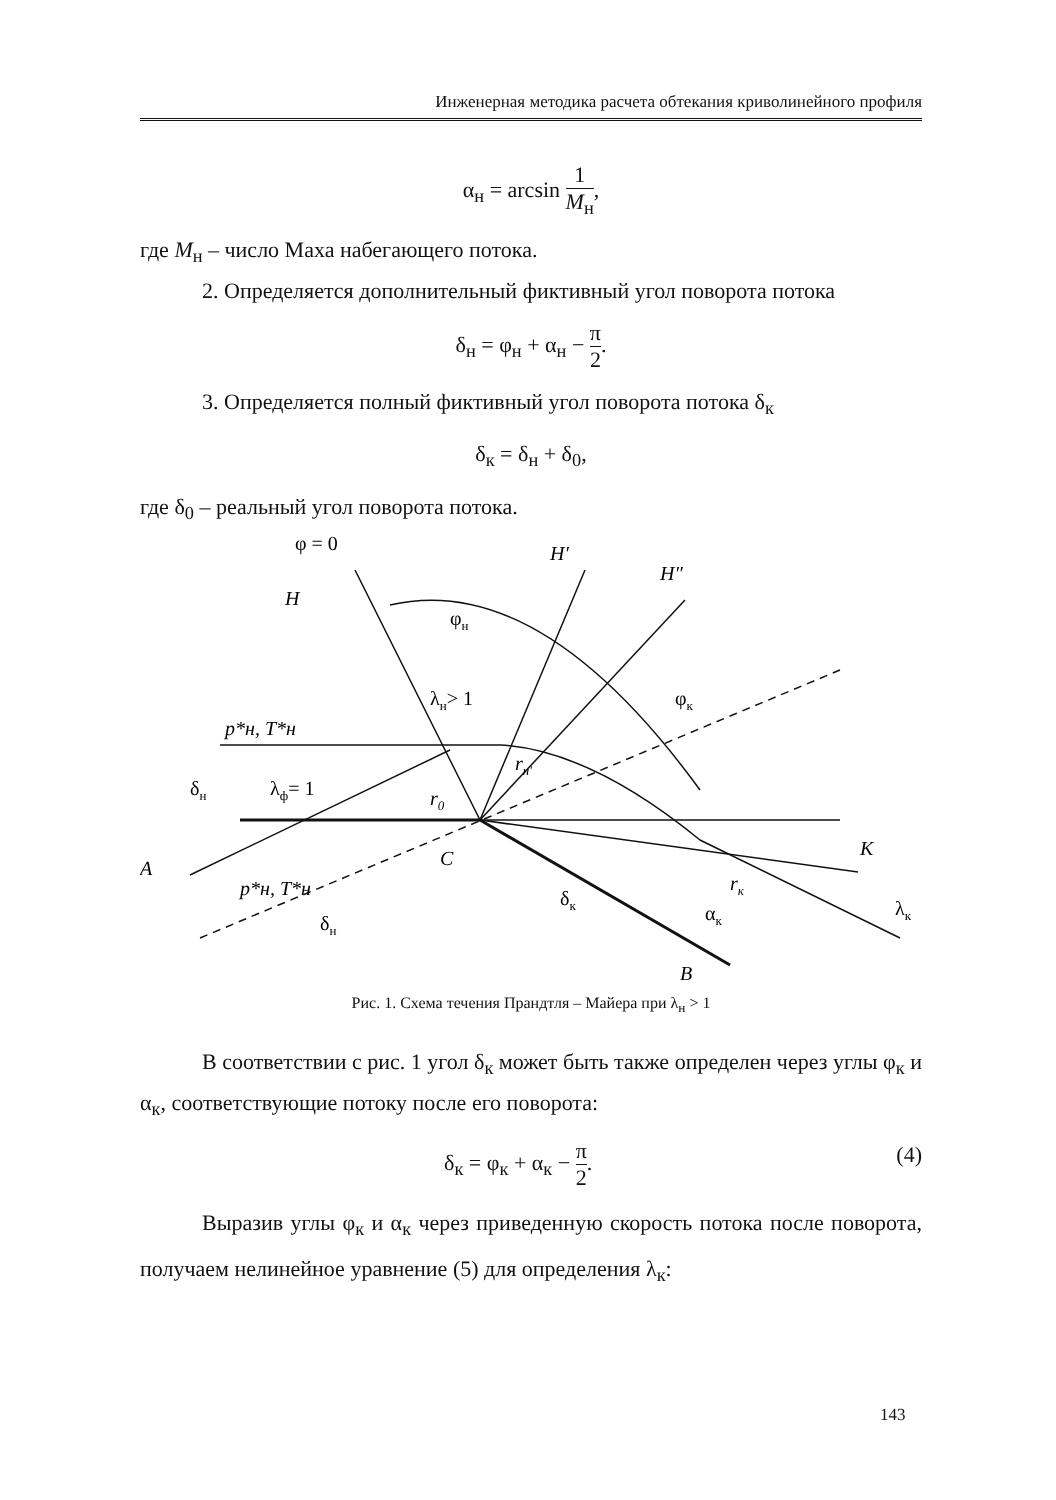Инженерная методика расчета обтекания криволинейного профиля
α<sub>н</sub> = arcsin 1 M<sub>н</sub>,
где M<sub>н</sub> – число Маха набегающего потока.
2. Определяется дополнительный фиктивный угол поворота потока
δ<sub>н</sub> = φ<sub>н</sub> + α<sub>н</sub> − π 2.
3. Определяется полный фиктивный угол поворота потока δ<sub>к</sub>
δ<sub>к</sub> = δ<sub>н</sub> + δ<sub>0</sub>,
где δ<sub>0</sub> – реальный угол поворота потока.
φ = 0
H
H′
H″
φн
λн> 1
φк
p*н, T*н
δн
λф= 1
r0
rн′
A
C
p*н, T*н
δн
δк
αк
rк
K
λк
B
Рис. 1. Схема течения Прандтля – Майера при λ<sub>н</sub> > 1
В соответствии с рис. 1 угол δ<sub>к</sub> может быть также определен через углы φ<sub>к</sub> и α<sub>к</sub>, соответствующие потоку после его поворота:
δ<sub>к</sub> = φ<sub>к</sub> + α<sub>к</sub> − π 2. (4)
Выразив углы φ<sub>к</sub> и α<sub>к</sub> через приведенную скорость потока после поворота, получаем нелинейное уравнение (5) для определения λ<sub>к</sub>:
143